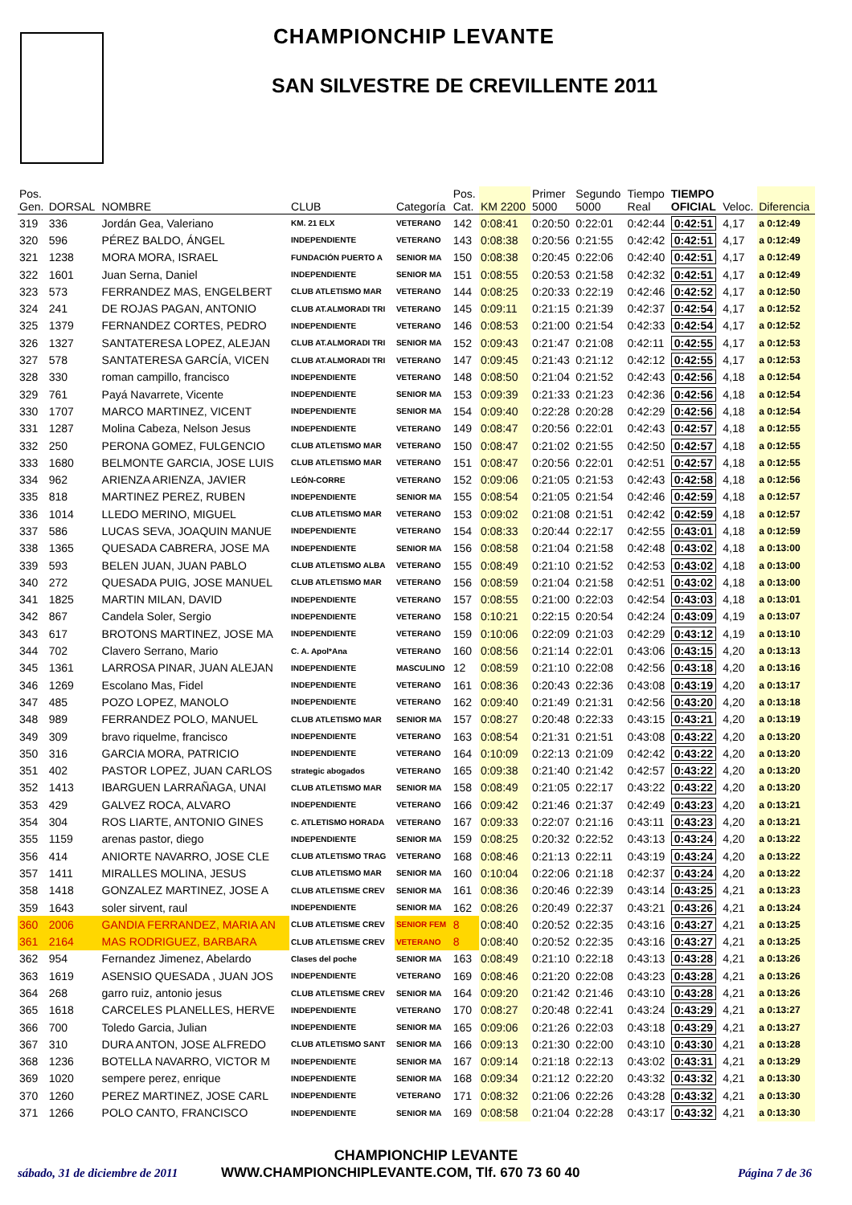CHAMPIONCHIP LEVANTE
SAN SILVESTRE DE CREVILLENTE 2011
| Pos. Gen. | DORSAL | NOMBRE | CLUB | Categoría | Pos. Cat. | KM 2200 | Primer 5000 | Segundo 5000 | Tiempo Real | TIEMPO OFICIAL | Veloc. | Diferencia |
| --- | --- | --- | --- | --- | --- | --- | --- | --- | --- | --- | --- | --- |
| 319 | 336 | Jordán Gea, Valeriano | KM. 21 ELX | VETERANO | 142 | 0:08:41 | 0:20:50 | 0:22:01 | 0:42:44 | 0:42:51 | 4,17 | a 0:12:49 |
| 320 | 596 | PÉREZ BALDO, ÁNGEL | INDEPENDIENTE | VETERANO | 143 | 0:08:38 | 0:20:56 | 0:21:55 | 0:42:42 | 0:42:51 | 4,17 | a 0:12:49 |
| 321 | 1238 | MORA MORA, ISRAEL | FUNDACIÓN PUERTO A | SENIOR MA | 150 | 0:08:38 | 0:20:45 | 0:22:06 | 0:42:40 | 0:42:51 | 4,17 | a 0:12:49 |
| 322 | 1601 | Juan Serna, Daniel | INDEPENDIENTE | SENIOR MA | 151 | 0:08:55 | 0:20:53 | 0:21:58 | 0:42:32 | 0:42:51 | 4,17 | a 0:12:49 |
| 323 | 573 | FERRANDEZ MAS, ENGELBERT | CLUB ATLETISMO MAR | VETERANO | 144 | 0:08:25 | 0:20:33 | 0:22:19 | 0:42:46 | 0:42:52 | 4,17 | a 0:12:50 |
| 324 | 241 | DE ROJAS PAGAN, ANTONIO | CLUB AT.ALMORADI TRI | VETERANO | 145 | 0:09:11 | 0:21:15 | 0:21:39 | 0:42:37 | 0:42:54 | 4,17 | a 0:12:52 |
| 325 | 1379 | FERNANDEZ CORTES, PEDRO | INDEPENDIENTE | VETERANO | 146 | 0:08:53 | 0:21:00 | 0:21:54 | 0:42:33 | 0:42:54 | 4,17 | a 0:12:52 |
| 326 | 1327 | SANTATERESA LOPEZ, ALEJAN | CLUB AT.ALMORADI TRI | SENIOR MA | 152 | 0:09:43 | 0:21:47 | 0:21:08 | 0:42:11 | 0:42:55 | 4,17 | a 0:12:53 |
| 327 | 578 | SANTATERESA GARCÍA, VICEN | CLUB AT.ALMORADI TRI | VETERANO | 147 | 0:09:45 | 0:21:43 | 0:21:12 | 0:42:12 | 0:42:55 | 4,17 | a 0:12:53 |
| 328 | 330 | roman campillo, francisco | INDEPENDIENTE | VETERANO | 148 | 0:08:50 | 0:21:04 | 0:21:52 | 0:42:43 | 0:42:56 | 4,18 | a 0:12:54 |
| 329 | 761 | Payá Navarrete, Vicente | INDEPENDIENTE | SENIOR MA | 153 | 0:09:39 | 0:21:33 | 0:21:23 | 0:42:36 | 0:42:56 | 4,18 | a 0:12:54 |
| 330 | 1707 | MARCO MARTINEZ, VICENT | INDEPENDIENTE | SENIOR MA | 154 | 0:09:40 | 0:22:28 | 0:20:28 | 0:42:29 | 0:42:56 | 4,18 | a 0:12:54 |
| 331 | 1287 | Molina Cabeza, Nelson Jesus | INDEPENDIENTE | VETERANO | 149 | 0:08:47 | 0:20:56 | 0:22:01 | 0:42:43 | 0:42:57 | 4,18 | a 0:12:55 |
| 332 | 250 | PERONA GOMEZ, FULGENCIO | CLUB ATLETISMO MAR | VETERANO | 150 | 0:08:47 | 0:21:02 | 0:21:55 | 0:42:50 | 0:42:57 | 4,18 | a 0:12:55 |
| 333 | 1680 | BELMONTE GARCIA, JOSE LUIS | CLUB ATLETISMO MAR | VETERANO | 151 | 0:08:47 | 0:20:56 | 0:22:01 | 0:42:51 | 0:42:57 | 4,18 | a 0:12:55 |
| 334 | 962 | ARIENZA ARIENZA, JAVIER | LEÓN-CORRE | VETERANO | 152 | 0:09:06 | 0:21:05 | 0:21:53 | 0:42:43 | 0:42:58 | 4,18 | a 0:12:56 |
| 335 | 818 | MARTINEZ PEREZ, RUBEN | INDEPENDIENTE | SENIOR MA | 155 | 0:08:54 | 0:21:05 | 0:21:54 | 0:42:46 | 0:42:59 | 4,18 | a 0:12:57 |
| 336 | 1014 | LLEDO MERINO, MIGUEL | CLUB ATLETISMO MAR | VETERANO | 153 | 0:09:02 | 0:21:08 | 0:21:51 | 0:42:42 | 0:42:59 | 4,18 | a 0:12:57 |
| 337 | 586 | LUCAS SEVA, JOAQUIN MANUE | INDEPENDIENTE | VETERANO | 154 | 0:08:33 | 0:20:44 | 0:22:17 | 0:42:55 | 0:43:01 | 4,18 | a 0:12:59 |
| 338 | 1365 | QUESADA CABRERA, JOSE MA | INDEPENDIENTE | SENIOR MA | 156 | 0:08:58 | 0:21:04 | 0:21:58 | 0:42:48 | 0:43:02 | 4,18 | a 0:13:00 |
| 339 | 593 | BELEN JUAN, JUAN PABLO | CLUB ATLETISMO ALBA | VETERANO | 155 | 0:08:49 | 0:21:10 | 0:21:52 | 0:42:53 | 0:43:02 | 4,18 | a 0:13:00 |
| 340 | 272 | QUESADA PUIG, JOSE MANUEL | CLUB ATLETISMO MAR | VETERANO | 156 | 0:08:59 | 0:21:04 | 0:21:58 | 0:42:51 | 0:43:02 | 4,18 | a 0:13:00 |
| 341 | 1825 | MARTIN MILAN, DAVID | INDEPENDIENTE | VETERANO | 157 | 0:08:55 | 0:21:00 | 0:22:03 | 0:42:54 | 0:43:03 | 4,18 | a 0:13:01 |
| 342 | 867 | Candela Soler, Sergio | INDEPENDIENTE | VETERANO | 158 | 0:10:21 | 0:22:15 | 0:20:54 | 0:42:24 | 0:43:09 | 4,19 | a 0:13:07 |
| 343 | 617 | BROTONS MARTINEZ, JOSE MA | INDEPENDIENTE | VETERANO | 159 | 0:10:06 | 0:22:09 | 0:21:03 | 0:42:29 | 0:43:12 | 4,19 | a 0:13:10 |
| 344 | 702 | Clavero Serrano, Mario | C. A. Apol*Ana | VETERANO | 160 | 0:08:56 | 0:21:14 | 0:22:01 | 0:43:06 | 0:43:15 | 4,20 | a 0:13:13 |
| 345 | 1361 | LARROSA PINAR, JUAN ALEJAN | INDEPENDIENTE | MASCULINO | 12 | 0:08:59 | 0:21:10 | 0:22:08 | 0:42:56 | 0:43:18 | 4,20 | a 0:13:16 |
| 346 | 1269 | Escolano Mas, Fidel | INDEPENDIENTE | VETERANO | 161 | 0:08:36 | 0:20:43 | 0:22:36 | 0:43:08 | 0:43:19 | 4,20 | a 0:13:17 |
| 347 | 485 | POZO LOPEZ, MANOLO | INDEPENDIENTE | VETERANO | 162 | 0:09:40 | 0:21:49 | 0:21:31 | 0:42:56 | 0:43:20 | 4,20 | a 0:13:18 |
| 348 | 989 | FERRANDEZ POLO, MANUEL | CLUB ATLETISMO MAR | SENIOR MA | 157 | 0:08:27 | 0:20:48 | 0:22:33 | 0:43:15 | 0:43:21 | 4,20 | a 0:13:19 |
| 349 | 309 | bravo riquelme, francisco | INDEPENDIENTE | VETERANO | 163 | 0:08:54 | 0:21:31 | 0:21:51 | 0:43:08 | 0:43:22 | 4,20 | a 0:13:20 |
| 350 | 316 | GARCIA MORA, PATRICIO | INDEPENDIENTE | VETERANO | 164 | 0:10:09 | 0:22:13 | 0:21:09 | 0:42:42 | 0:43:22 | 4,20 | a 0:13:20 |
| 351 | 402 | PASTOR LOPEZ, JUAN CARLOS | strategic abogados | VETERANO | 165 | 0:09:38 | 0:21:40 | 0:21:42 | 0:42:57 | 0:43:22 | 4,20 | a 0:13:20 |
| 352 | 1413 | IBARGUEN LARRAÑAGA, UNAI | CLUB ATLETISMO MAR | SENIOR MA | 158 | 0:08:49 | 0:21:05 | 0:22:17 | 0:43:22 | 0:43:22 | 4,20 | a 0:13:20 |
| 353 | 429 | GALVEZ ROCA, ALVARO | INDEPENDIENTE | VETERANO | 166 | 0:09:42 | 0:21:46 | 0:21:37 | 0:42:49 | 0:43:23 | 4,20 | a 0:13:21 |
| 354 | 304 | ROS LIARTE, ANTONIO GINES | C. ATLETISMO HORADA | VETERANO | 167 | 0:09:33 | 0:22:07 | 0:21:16 | 0:43:11 | 0:43:23 | 4,20 | a 0:13:21 |
| 355 | 1159 | arenas pastor, diego | INDEPENDIENTE | SENIOR MA | 159 | 0:08:25 | 0:20:32 | 0:22:52 | 0:43:13 | 0:43:24 | 4,20 | a 0:13:22 |
| 356 | 414 | ANIORTE NAVARRO, JOSE CLE | CLUB ATLETISMO TRAG | VETERANO | 168 | 0:08:46 | 0:21:13 | 0:22:11 | 0:43:19 | 0:43:24 | 4,20 | a 0:13:22 |
| 357 | 1411 | MIRALLES MOLINA, JESUS | CLUB ATLETISMO MAR | SENIOR MA | 160 | 0:10:04 | 0:22:06 | 0:21:18 | 0:42:37 | 0:43:24 | 4,20 | a 0:13:22 |
| 358 | 1418 | GONZALEZ MARTINEZ, JOSE A | CLUB ATLETISME CREV | SENIOR MA | 161 | 0:08:36 | 0:20:46 | 0:22:39 | 0:43:14 | 0:43:25 | 4,21 | a 0:13:23 |
| 359 | 1643 | soler sirvent, raul | INDEPENDIENTE | SENIOR MA | 162 | 0:08:26 | 0:20:49 | 0:22:37 | 0:43:21 | 0:43:26 | 4,21 | a 0:13:24 |
| 360 | 2006 | GANDIA FERRANDEZ, MARIA AN | CLUB ATLETISME CREV | SENIOR FEM | 8 | 0:08:40 | 0:20:52 | 0:22:35 | 0:43:16 | 0:43:27 | 4,21 | a 0:13:25 |
| 361 | 2164 | MAS RODRIGUEZ, BARBARA | CLUB ATLETISME CREV | VETERANO | 8 | 0:08:40 | 0:20:52 | 0:22:35 | 0:43:16 | 0:43:27 | 4,21 | a 0:13:25 |
| 362 | 954 | Fernandez Jimenez, Abelardo | Clases del poche | SENIOR MA | 163 | 0:08:49 | 0:21:10 | 0:22:18 | 0:43:13 | 0:43:28 | 4,21 | a 0:13:26 |
| 363 | 1619 | ASENSIO QUESADA , JUAN JOS | INDEPENDIENTE | VETERANO | 169 | 0:08:46 | 0:21:20 | 0:22:08 | 0:43:23 | 0:43:28 | 4,21 | a 0:13:26 |
| 364 | 268 | garro ruiz, antonio jesus | CLUB ATLETISME CREV | SENIOR MA | 164 | 0:09:20 | 0:21:42 | 0:21:46 | 0:43:10 | 0:43:28 | 4,21 | a 0:13:26 |
| 365 | 1618 | CARCELES PLANELLES, HERVE | INDEPENDIENTE | VETERANO | 170 | 0:08:27 | 0:20:48 | 0:22:41 | 0:43:24 | 0:43:29 | 4,21 | a 0:13:27 |
| 366 | 700 | Toledo Garcia, Julian | INDEPENDIENTE | SENIOR MA | 165 | 0:09:06 | 0:21:26 | 0:22:03 | 0:43:18 | 0:43:29 | 4,21 | a 0:13:27 |
| 367 | 310 | DURA ANTON, JOSE ALFREDO | CLUB ATLETISMO SANT | SENIOR MA | 166 | 0:09:13 | 0:21:30 | 0:22:00 | 0:43:10 | 0:43:30 | 4,21 | a 0:13:28 |
| 368 | 1236 | BOTELLA NAVARRO, VICTOR M | INDEPENDIENTE | SENIOR MA | 167 | 0:09:14 | 0:21:18 | 0:22:13 | 0:43:02 | 0:43:31 | 4,21 | a 0:13:29 |
| 369 | 1020 | sempere perez, enrique | INDEPENDIENTE | SENIOR MA | 168 | 0:09:34 | 0:21:12 | 0:22:20 | 0:43:32 | 0:43:32 | 4,21 | a 0:13:30 |
| 370 | 1260 | PEREZ MARTINEZ, JOSE CARL | INDEPENDIENTE | VETERANO | 171 | 0:08:32 | 0:21:06 | 0:22:26 | 0:43:28 | 0:43:32 | 4,21 | a 0:13:30 |
| 371 | 1266 | POLO CANTO, FRANCISCO | INDEPENDIENTE | SENIOR MA | 169 | 0:08:58 | 0:21:04 | 0:22:28 | 0:43:17 | 0:43:32 | 4,21 | a 0:13:30 |
CHAMPIONCHIP LEVANTE
sábado, 31 de diciembre de 2011
WWW.CHAMPIONCHIPLEVANTE.COM, Tlf. 670 73 60 40
Página 7 de 36